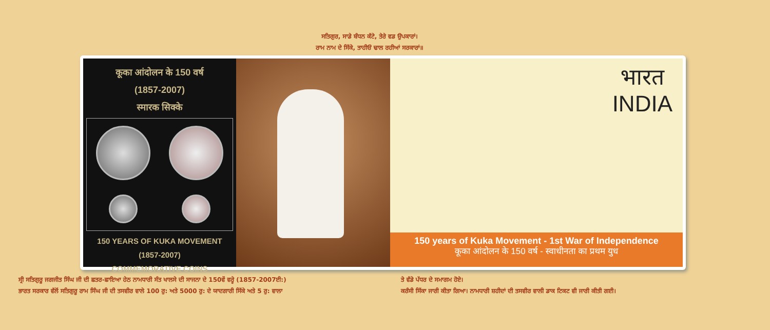ਸਤਿਗੁਰ, ਸਾਡੇ ਬੰਧਨ ਕੱਟੇ, ਤੇਰੇ ਵਡ ਉਪਕਾਰਾਂ।
ਰਾਮ ਨਾਮ ਦੇ ਸਿੱਕੇ, ਤਾਹੀਓਂ ਢਾਲ ਰਹੀਆਂ ਸਰਕਾਰਾਂ॥
कूका आंदोलन के 150 वर्ष
(1857-2007)
स्मारक सिक्के
150 YEARS OF KUKA MOVEMENT
(1857-2007)
COMMEMORATIVE COINS
भारत
INDIA
150 years of Kuka Movement - 1st War of Independence
कूका आंदोलन के 150 वर्ष - स्वाधीनता का प्रथम युध
ਸ੍ਰੀ ਸਤਿਗੁਰੂ ਜਗਜੀਤ ਸਿੰਘ ਜੀ ਦੀ ਛਤਰ-ਛਾਇਆ ਹੇਠ ਨਾਮਧਾਰੀ ਸੰਤ ਖਾਲਸੇ ਦੀ ਸਾਜਨਾ ਦੇ 150ਵੇਂ ਵਰ੍ਹੇ (1857-2007ਈ:)
ਭਾਰਤ ਸਰਕਾਰ ਵੱਲੋਂ ਸਤਿਗੁਰੂ ਰਾਮ ਸਿੰਘ ਜੀ ਦੀ ਤਸਵੀਰ ਵਾਲੇ 100 ਰੁ: ਅਤੇ 5000 ਰੁ: ਦੇ ਯਾਦਗਾਰੀ ਸਿੱਕੇ ਅਤੇ 5 ਰੁ: ਵਾਲਾ
ਤੇ ਵੱਡੇ ਪੱਧਰ ਦੇ ਸਮਾਗਮ ਹੋਏ।
ਕਰੰਸੀ ਸਿੱਕਾ ਜਾਰੀ ਕੀਤਾ ਗਿਆ। ਨਾਮਧਾਰੀ ਸ਼ਹੀਦਾਂ ਦੀ ਤਸਵੀਰ ਵਾਲੀ ਡਾਕ ਟਿਕਟ ਵੀ ਜਾਰੀ ਕੀਤੀ ਗਈ।